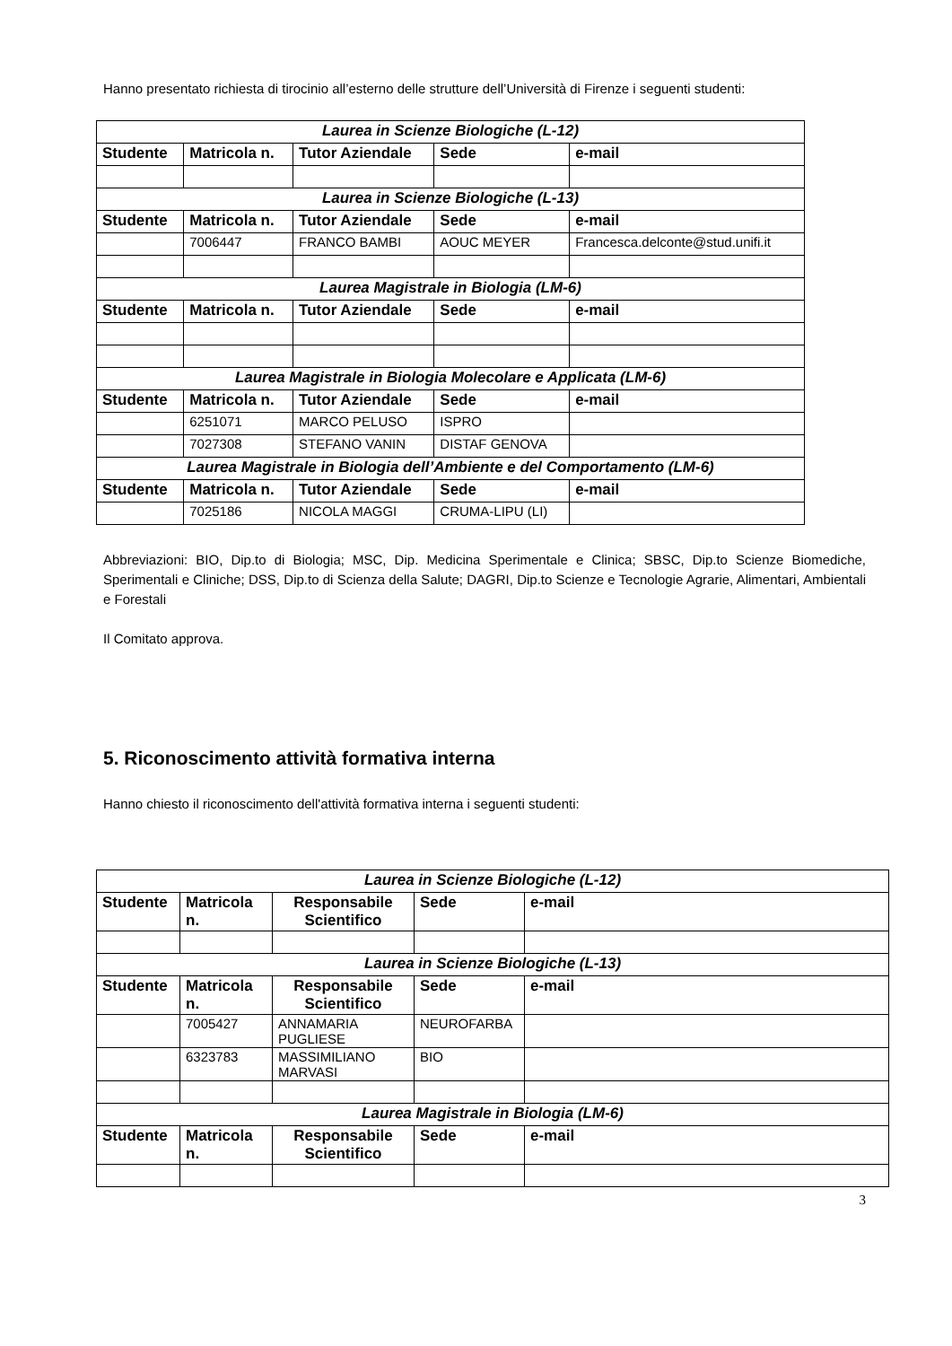Hanno presentato richiesta di tirocinio all’esterno delle strutture dell’Università di Firenze i seguenti studenti:
| Laurea in Scienze Biologiche (L-12) | | | | |
| Studente | Matricola n. | Tutor Aziendale | Sede | e-mail |
| Laurea in Scienze Biologiche (L-13) | | | | |
| Studente | Matricola n. | Tutor Aziendale | Sede | e-mail |
| | 7006447 | FRANCO BAMBI | AOUC MEYER | Francesca.delconte@stud.unifi.it |
| Laurea Magistrale in Biologia (LM-6) | | | | |
| Studente | Matricola n. | Tutor Aziendale | Sede | e-mail |
| Laurea Magistrale in Biologia Molecolare e Applicata (LM-6) | | | | |
| Studente | Matricola n. | Tutor Aziendale | Sede | e-mail |
| | 6251071 | MARCO PELUSO | ISPRO | |
| | 7027308 | STEFANO VANIN | DISTAF GENOVA | |
| Laurea Magistrale in Biologia dell’Ambiente e del Comportamento (LM-6) | | | | |
| Studente | Matricola n. | Tutor Aziendale | Sede | e-mail |
| | 7025186 | NICOLA MAGGI | CRUMA-LIPU (LI) | |
Abbreviazioni: BIO, Dip.to di Biologia; MSC, Dip. Medicina Sperimentale e Clinica; SBSC, Dip.to Scienze Biomediche, Sperimentali e Cliniche; DSS, Dip.to di Scienza della Salute; DAGRI, Dip.to Scienze e Tecnologie Agrarie, Alimentari, Ambientali e Forestali
Il Comitato approva.
5. Riconoscimento attività formativa interna
Hanno chiesto il riconoscimento dell'attività formativa interna i seguenti studenti:
| Laurea in Scienze Biologiche (L-12) | | | | |
| Studente | Matricola n. | Responsabile Scientifico | Sede | e-mail |
| Laurea in Scienze Biologiche (L-13) | | | | |
| Studente | Matricola n. | Responsabile Scientifico | Sede | e-mail |
| | 7005427 | ANNAMARIA PUGLIESE | NEUROFARBA | |
| | 6323783 | MASSIMILIANO MARVASI | BIO | |
| Laurea Magistrale in Biologia (LM-6) | | | | |
| Studente | Matricola n. | Responsabile Scientifico | Sede | e-mail |
3